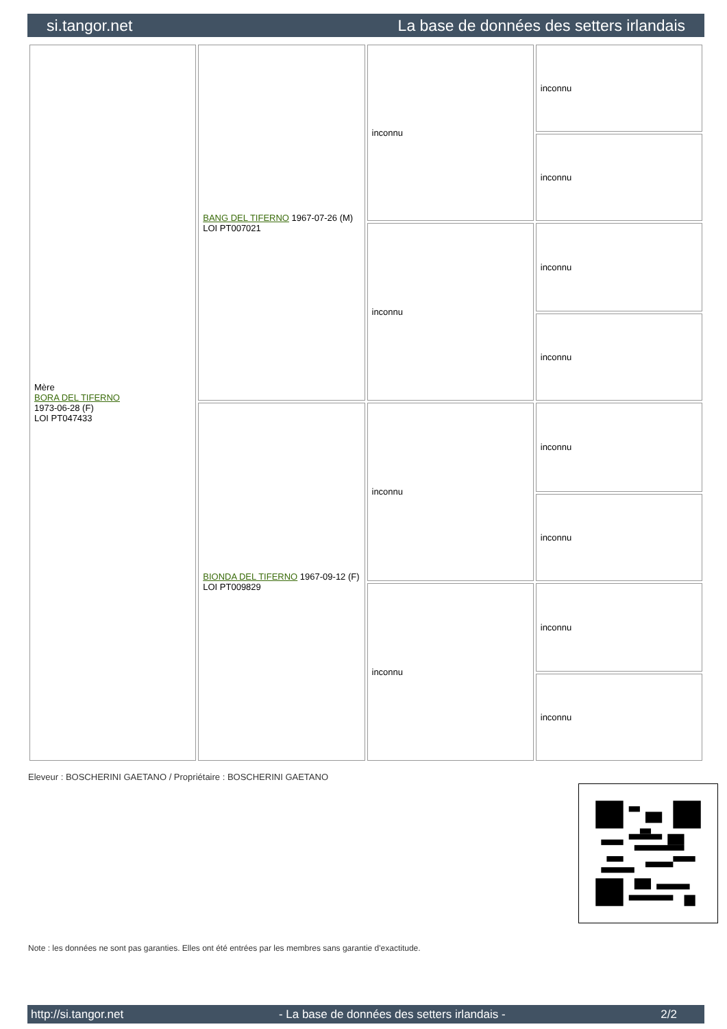si.tangor.net La base de données des setters irlandais
| Mère BORA DEL TIFERNO 1973-06-28 (F) LOI PT047433 | BANG DEL TIFERNO 1967-07-26 (M) LOI PT007021 | inconnu | inconnu |
| | | | inconnu |
| | | inconnu | inconnu |
| | | | inconnu |
| | BIONDA DEL TIFERNO 1967-09-12 (F) LOI PT009829 | inconnu | inconnu |
| | | | inconnu |
| | | inconnu | inconnu |
| | | | inconnu |
Eleveur : BOSCHERINI GAETANO / Propriétaire : BOSCHERINI GAETANO
Note : les données ne sont pas garanties. Elles ont été entrées par les membres sans garantie d'exactitude.
http://si.tangor.net - La base de données des setters irlandais - 2/2